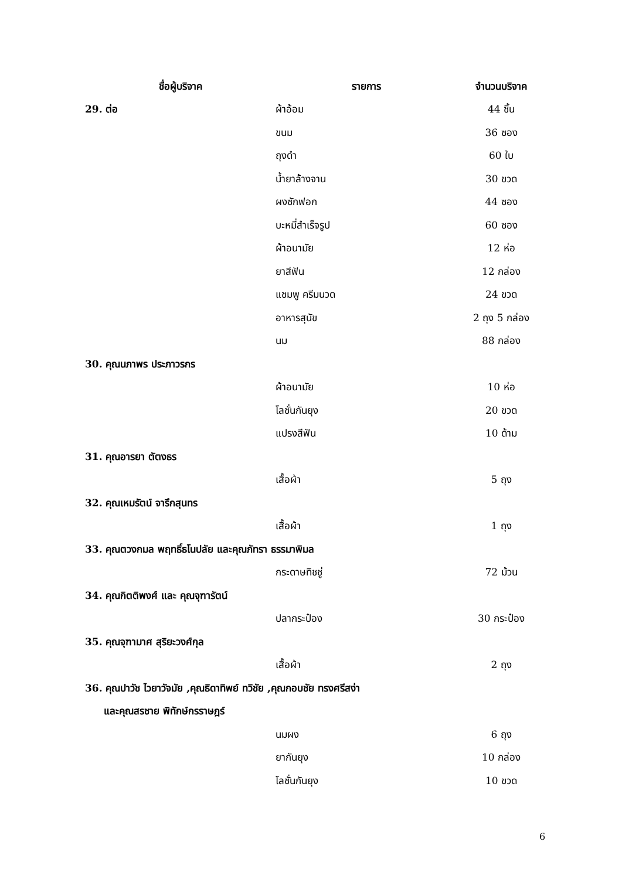| ชื่อผู้บริจาค | รายการ | จำนวนบริจาค |
| --- | --- | --- |
| 29. ต่อ | ผ้าอ้อม | 44 ชิ้น |
| | ขนม | 36 ซอง |
| | ถุงดำ | 60 ใบ |
| | น้ำยาล้างจาน | 30 ขวด |
| | ผงซักฟอก | 44 ซอง |
| | บะหมี่สำเร็จรูป | 60 ซอง |
| | ผ้าอนามัย | 12 ห่อ |
| | ยาสีฟัน | 12 กล่อง |
| | แชมพู ครีมนวด | 24 ขวด |
| | อาหารสุนัข | 2 ถุง 5 กล่อง |
| | นม | 88 กล่อง |
| 30. คุณนภาพร ประภาวรกร | | |
| | ผ้าอนามัย | 10 ห่อ |
| | โลชั่นกันยุง | 20 ขวด |
| | แปรงสีฟัน | 10 ด้าม |
| 31. คุณอารยา ตัตงธร | | |
| | เสื้อผ้า | 5 ถุง |
| 32. คุณเหมรัตน์ จารึกสุนทร | | |
| | เสื้อผ้า | 1 ถุง |
| 33. คุณตวงกมล พฤทธิ์ธโนปลัย และคุณภัทรา ธรรมาพิมล | | |
| | กระดาษทิชชู่ | 72 ม้วน |
| 34. คุณกิตติพงศ์ และ คุณจุฑารัตน์ | | |
| | ปลากระป๋อง | 30 กระป๋อง |
| 35. คุณจุฑามาศ สุริยะวงศ์กุล | | |
| | เสื้อผ้า | 2 ถุง |
| 36. คุณปาวัช ไวยาวัจมัย ,คุณธิดาทิพย์ ทวิชัย ,คุณกอบชัย ทรงศรีสง่า | | |
| และคุณสรชาย พิทักษ์กรราษฎร์ | | |
| | นมผง | 6 ถุง |
| | ยากันยุง | 10 กล่อง |
| | โลชั่นกันยุง | 10 ขวด |
6